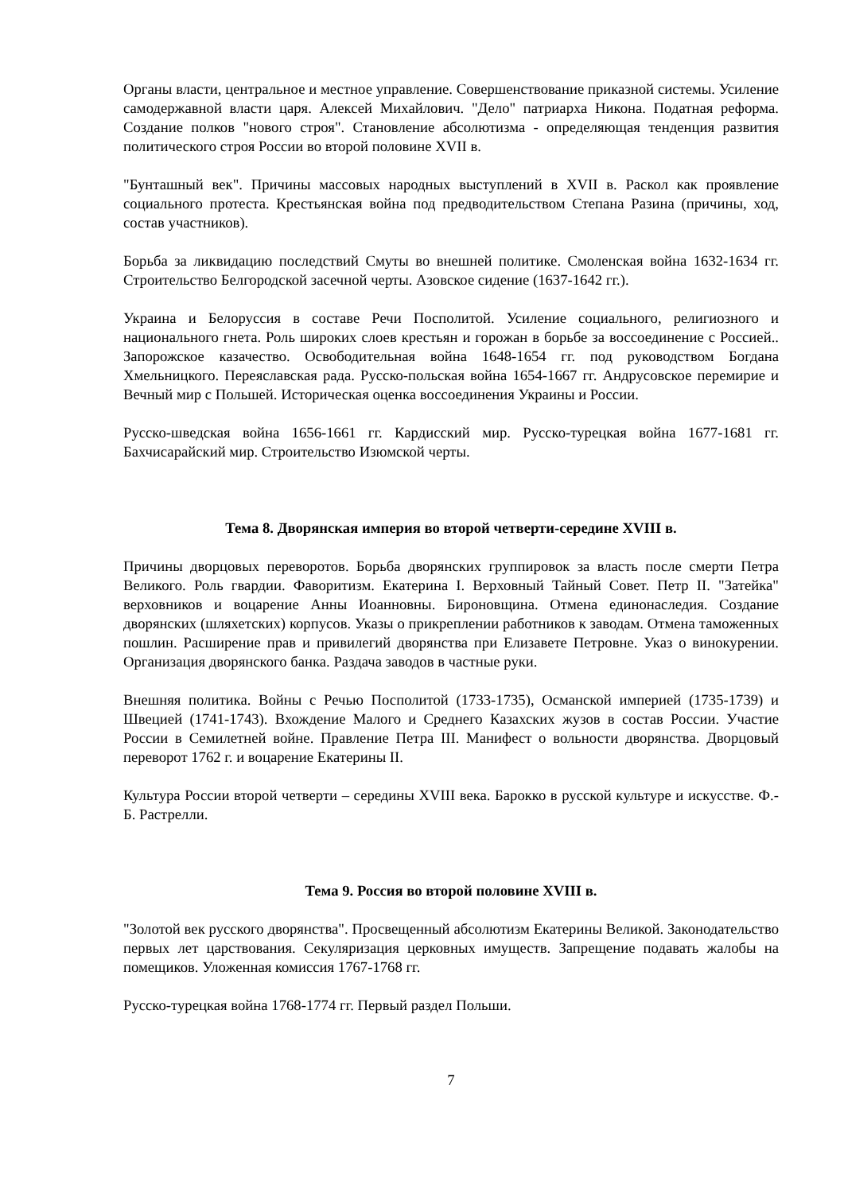Органы власти, центральное и местное управление. Совершенствование приказной системы. Усиление самодержавной власти царя. Алексей Михайлович. "Дело" патриарха Никона. Податная реформа. Создание полков "нового строя". Становление абсолютизма - определяющая тенденция развития политического строя России во второй половине XVII в.
"Бунташный век". Причины массовых народных выступлений в XVII в. Раскол как проявление социального протеста. Крестьянская война под предводительством Степана Разина (причины, ход, состав участников).
Борьба за ликвидацию последствий Смуты во внешней политике. Смоленская война 1632-1634 гг. Строительство Белгородской засечной черты. Азовское сидение (1637-1642 гг.).
Украина и Белоруссия в составе Речи Посполитой. Усиление социального, религиозного и национального гнета. Роль широких слоев крестьян и горожан в борьбе за воссоединение с Россией.. Запорожское казачество. Освободительная война 1648-1654 гг. под руководством Богдана Хмельницкого. Переяславская рада. Русско-польская война 1654-1667 гг. Андрусовское перемирие и Вечный мир с Польшей. Историческая оценка воссоединения Украины и России.
Русско-шведская война 1656-1661 гг. Кардисский мир. Русско-турецкая война 1677-1681 гг. Бахчисарайский мир. Строительство Изюмской черты.
Тема 8. Дворянская империя во второй четверти-середине XVIII в.
Причины дворцовых переворотов. Борьба дворянских группировок за власть после смерти Петра Великого. Роль гвардии. Фаворитизм. Екатерина I. Верховный Тайный Совет. Петр II. "Затейка" верховников и воцарение Анны Иоанновны. Бироновщина. Отмена единонаследия. Создание дворянских (шляхетских) корпусов. Указы о прикреплении работников к заводам. Отмена таможенных пошлин. Расширение прав и привилегий дворянства при Елизавете Петровне. Указ о винокурении. Организация дворянского банка. Раздача заводов в частные руки.
Внешняя политика. Войны с Речью Посполитой (1733-1735), Османской империей (1735-1739) и Швецией (1741-1743). Вхождение Малого и Среднего Казахских жузов в состав России. Участие России в Семилетней войне. Правление Петра III. Манифест о вольности дворянства. Дворцовый переворот 1762 г. и воцарение Екатерины II.
Культура России второй четверти – середины XVIII века. Барокко в русской культуре и искусстве. Ф.-Б. Растрелли.
Тема 9. Россия во второй половине XVIII в.
"Золотой век русского дворянства". Просвещенный абсолютизм Екатерины Великой. Законодательство первых лет царствования. Секуляризация церковных имуществ. Запрещение подавать жалобы на помещиков. Уложенная комиссия 1767-1768 гг.
Русско-турецкая война 1768-1774 гг. Первый раздел Польши.
7